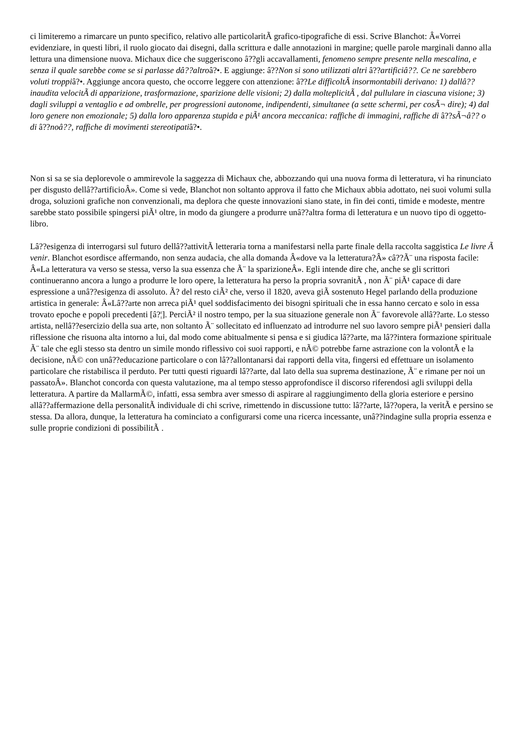ci limiteremo a rimarcare un punto specifico, relativo alle particolaritÃ grafico-tipografiche di essi. Scrive Blanchot: Â«Vorrei evidenziare, in questi libri, il ruolo giocato dai disegni, dalla scrittura e dalle annotazioni in margine; quelle parole marginali danno alla lettura una dimensione nuova. Michaux dice che suggeriscono â??gli accavallamenti, fenomeno sempre presente nella mescalina, e senza il quale sarebbe come se si parlasse dâ??altroâ?•. E aggiunge: â??Non si sono utilizzati altri â??artificiâ??. Ce ne sarebbero voluti troppiâ?•. Aggiunge ancora questo, che occorre leggere con attenzione: â??Le difficoltÃ insormontabili derivano: 1) dallâ??inaudita velocitÃ di apparizione, trasformazione, sparizione delle visioni; 2) dalla molteplicitÃ , dal pullulare in ciascuna visione; 3) dagli sviluppi a ventaglio e ad ombrelle, per progressioni autonome, indipendenti, simultanee (a sette schermi, per cosÃ¬ dire); 4) dal loro genere non emozionale; 5) dalla loro apparenza stupida e piÃ¹ ancora meccanica: raffiche di immagini, raffiche di â??sÃ¬â?? o di â??noâ??, raffiche di movimenti stereotipatiâ?•.
Non si sa se sia deplorevole o ammirevole la saggezza di Michaux che, abbozzando qui una nuova forma di letteratura, vi ha rinunciato per disgusto dellâ??artificioÂ». Come si vede, Blanchot non soltanto approva il fatto che Michaux abbia adottato, nei suoi volumi sulla droga, soluzioni grafiche non convenzionali, ma deplora che queste innovazioni siano state, in fin dei conti, timide e modeste, mentre sarebbe stato possibile spingersi piÃ¹ oltre, in modo da giungere a produrre unâ??altra forma di letteratura e un nuovo tipo di oggetto-libro.
Lâ??esigenza di interrogarsi sul futuro dellâ??attivitÃ letteraria torna a manifestarsi nella parte finale della raccolta saggistica Le livre Ã venir. Blanchot esordisce affermando, non senza audacia, che alla domanda Â«dove va la letteratura?Â» câ??Ã¨ una risposta facile: Â«La letteratura va verso se stessa, verso la sua essenza che Ã¨ la sparizioneÂ». Egli intende dire che, anche se gli scrittori continueranno ancora a lungo a produrre le loro opere, la letteratura ha perso la propria sovranitÃ , non Ã¨ piÃ¹ capace di dare espressione a unâ??esigenza di assoluto. Ã? del resto ciÃ² che, verso il 1820, aveva giÃ sostenuto Hegel parlando della produzione artistica in generale: Â«Lâ??arte non arreca piÃ¹ quel soddisfacimento dei bisogni spirituali che in essa hanno cercato e solo in essa trovato epoche e popoli precedenti [â?¦]. PerciÃ² il nostro tempo, per la sua situazione generale non Ã¨ favorevole allâ??arte. Lo stesso artista, nellâ??esercizio della sua arte, non soltanto Ã¨ sollecitato ed influenzato ad introdurre nel suo lavoro sempre piÃ¹ pensieri dalla riflessione che risuona alta intorno a lui, dal modo come abitualmente si pensa e si giudica lâ??arte, ma lâ??intera formazione spirituale Ã¨ tale che egli stesso sta dentro un simile mondo riflessivo coi suoi rapporti, e nÃ© potrebbe farne astrazione con la volontÃ e la decisione, nÃ© con unâ??educazione particolare o con lâ??allontanarsi dai rapporti della vita, fingersi ed effettuare un isolamento particolare che ristabilisca il perduto. Per tutti questi riguardi lâ??arte, dal lato della sua suprema destinazione, Ã¨ e rimane per noi un passatoÂ». Blanchot concorda con questa valutazione, ma al tempo stesso approfondisce il discorso riferendosi agli sviluppi della letteratura. A partire da MallarmÃ©, infatti, essa sembra aver smesso di aspirare al raggiungimento della gloria esteriore e persino allâ??affermazione della personalitÃ individuale di chi scrive, rimettendo in discussione tutto: lâ??arte, lâ??opera, la veritÃ e persino se stessa. Da allora, dunque, la letteratura ha cominciato a configurarsi come una ricerca incessante, unâ??indagine sulla propria essenza e sulle proprie condizioni di possibilitÃ .